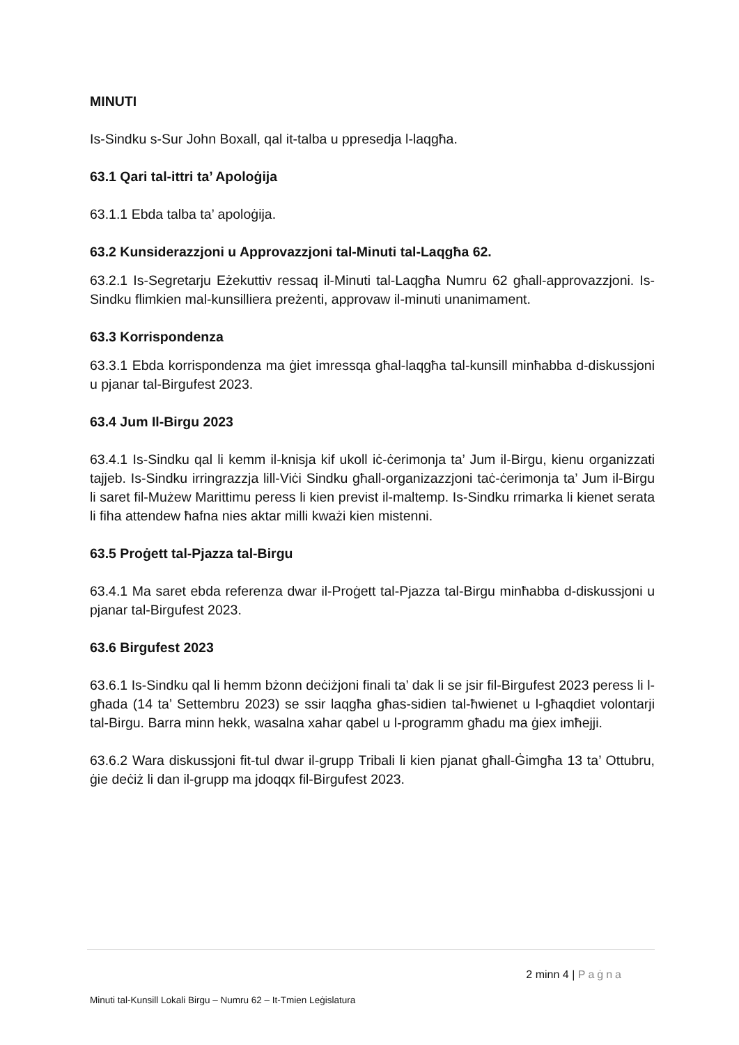MINUTI
Is-Sindku s-Sur John Boxall, qal it-talba u ppresedja l-laqgħa.
63.1 Qari tal-ittri ta’ Apoloġija
63.1.1 Ebda talba ta’ apoloġija.
63.2 Kunsiderazzjoni u Approvazzjoni tal-Minuti tal-Laqgħa 62.
63.2.1 Is-Segretarju Eżekuttiv ressaq il-Minuti tal-Laqgħa Numru 62 għall-approvazzjoni. Is-Sindku flimkien mal-kunsilliera preżenti, approvaw il-minuti unanimament.
63.3 Korrispondenza
63.3.1 Ebda korrispondenza ma ġiet imressqa għal-laqgħa tal-kunsill minħabba d-diskussjoni u pjanar tal-Birgufest 2023.
63.4 Jum Il-Birgu 2023
63.4.1 Is-Sindku qal li kemm il-knisja kif ukoll iċ-ċerimonja ta’ Jum il-Birgu, kienu organizzati tajjeb. Is-Sindku irringrazzja lill-Viċi Sindku għall-organizazzjoni taċ-ċerimonja ta’ Jum il-Birgu li saret fil-Mużew Marittimu peress li kien previst il-maltemp. Is-Sindku rrimarka li kienet serata li fiha attendew ħafna nies aktar milli kważi kien mistenni.
63.5 Proġett tal-Pjazza tal-Birgu
63.4.1 Ma saret ebda referenza dwar il-Proġett tal-Pjazza tal-Birgu minħabba d-diskussjoni u pjanar tal-Birgufest 2023.
63.6 Birgufest 2023
63.6.1 Is-Sindku qal li hemm bżonn deċiżjoni finali ta’ dak li se jsir fil-Birgufest 2023 peress li l-għada (14 ta’ Settembru 2023) se ssir laqgħa għas-sidien tal-ħwienet u l-għaqdiet volontarji tal-Birgu. Barra minn hekk, wasalna xahar qabel u l-programm għadu ma ġiex imħejji.
63.6.2 Wara diskussjoni fit-tul dwar il-grupp Tribali li kien pjanat għall-Ġimgħa 13 ta’ Ottubru, ġie deċiż li dan il-grupp ma jdoqqx fil-Birgufest 2023.
2 minn 4 | Paġna
Minuti tal-Kunsill Lokali Birgu – Numru 62 – It-Tmien Leġislatura